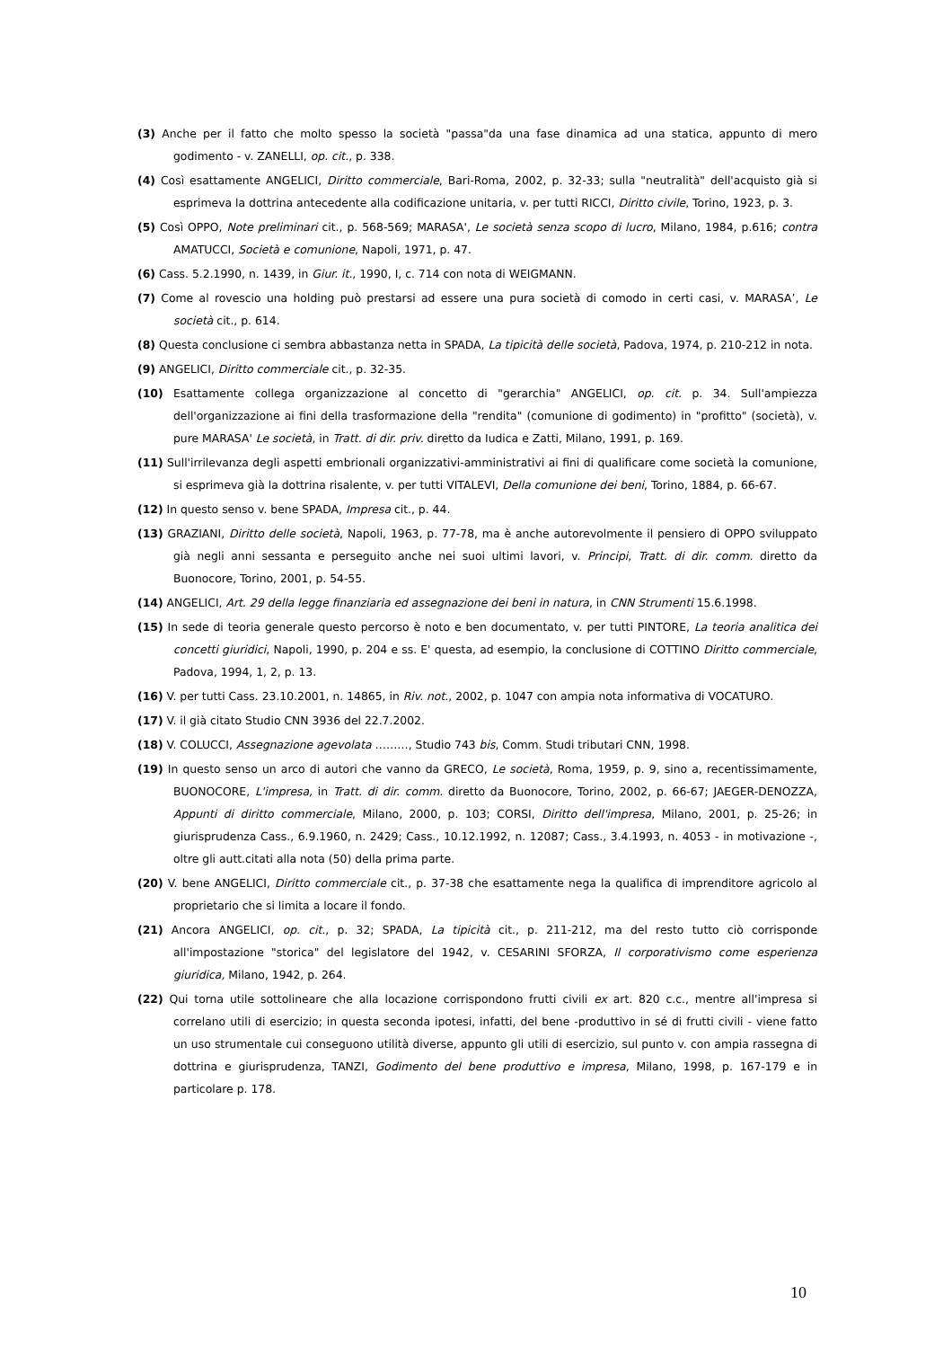(3) Anche per il fatto che molto spesso la società "passa"da una fase dinamica ad una statica, appunto di mero godimento - v. ZANELLI, op. cit., p. 338.
(4) Così esattamente ANGELICI, Diritto commerciale, Bari-Roma, 2002, p. 32-33; sulla "neutralità" dell'acquisto già si esprimeva la dottrina antecedente alla codificazione unitaria, v. per tutti RICCI, Diritto civile, Torino, 1923, p. 3.
(5) Così OPPO, Note preliminari cit., p. 568-569; MARASA', Le società senza scopo di lucro, Milano, 1984, p.616; contra AMATUCCI, Società e comunione, Napoli, 1971, p. 47.
(6) Cass. 5.2.1990, n. 1439, in Giur. it., 1990, I, c. 714 con nota di WEIGMANN.
(7) Come al rovescio una holding può prestarsi ad essere una pura società di comodo in certi casi, v. MARASA’, Le società cit., p. 614.
(8) Questa conclusione ci sembra abbastanza netta in SPADA, La tipicità delle società, Padova, 1974, p. 210-212 in nota.
(9) ANGELICI, Diritto commerciale cit., p. 32-35.
(10) Esattamente collega organizzazione al concetto di "gerarchia" ANGELICI, op. cit. p. 34. Sull'ampiezza dell'organizzazione ai fini della trasformazione della "rendita" (comunione di godimento) in "profitto" (società), v. pure MARASA' Le società, in Tratt. di dir. priv. diretto da Iudica e Zatti, Milano, 1991, p. 169.
(11) Sull'irrilevanza degli aspetti embrionali organizzativi-amministrativi ai fini di qualificare come società la comunione, si esprimeva già la dottrina risalente, v. per tutti VITALEVI, Della comunione dei beni, Torino, 1884, p. 66-67.
(12) In questo senso v. bene SPADA, Impresa cit., p. 44.
(13) GRAZIANI, Diritto delle società, Napoli, 1963, p. 77-78, ma è anche autorevolmente il pensiero di OPPO sviluppato già negli anni sessanta e perseguito anche nei suoi ultimi lavori, v. Principi, Tratt. di dir. comm. diretto da Buonocore, Torino, 2001, p. 54-55.
(14) ANGELICI, Art. 29 della legge finanziaria ed assegnazione dei beni in natura, in CNN Strumenti 15.6.1998.
(15) In sede di teoria generale questo percorso è noto e ben documentato, v. per tutti PINTORE, La teoria analitica dei concetti giuridici, Napoli, 1990, p. 204 e ss. E' questa, ad esempio, la conclusione di COTTINO Diritto commerciale, Padova, 1994, 1, 2, p. 13.
(16) V. per tutti Cass. 23.10.2001, n. 14865, in Riv. not., 2002, p. 1047 con ampia nota informativa di VOCATURO.
(17) V. il già citato Studio CNN 3936 del 22.7.2002.
(18) V. COLUCCI, Assegnazione agevolata ………, Studio 743 bis, Comm. Studi tributari CNN, 1998.
(19) In questo senso un arco di autori che vanno da GRECO, Le società, Roma, 1959, p. 9, sino a, recentissimamente, BUONOCORE, L'impresa, in Tratt. di dir. comm. diretto da Buonocore, Torino, 2002, p. 66-67; JAEGER-DENOZZA, Appunti di diritto commerciale, Milano, 2000, p. 103; CORSI, Diritto dell'impresa, Milano, 2001, p. 25-26; in giurisprudenza Cass., 6.9.1960, n. 2429; Cass., 10.12.1992, n. 12087; Cass., 3.4.1993, n. 4053 - in motivazione -, oltre gli autt.citati alla nota (50) della prima parte.
(20) V. bene ANGELICI, Diritto commerciale cit., p. 37-38 che esattamente nega la qualifica di imprenditore agricolo al proprietario che si limita a locare il fondo.
(21) Ancora ANGELICI, op. cit., p. 32; SPADA, La tipicità cit., p. 211-212, ma del resto tutto ciò corrisponde all'impostazione "storica" del legislatore del 1942, v. CESARINI SFORZA, Il corporativismo come esperienza giuridica, Milano, 1942, p. 264.
(22) Qui torna utile sottolineare che alla locazione corrispondono frutti civili ex art. 820 c.c., mentre all'impresa si correlano utili di esercizio; in questa seconda ipotesi, infatti, del bene -produttivo in sé di frutti civili - viene fatto un uso strumentale cui conseguono utilità diverse, appunto gli utili di esercizio, sul punto v. con ampia rassegna di dottrina e giurisprudenza, TANZI, Godimento del bene produttivo e impresa, Milano, 1998, p. 167-179 e in particolare p. 178.
10